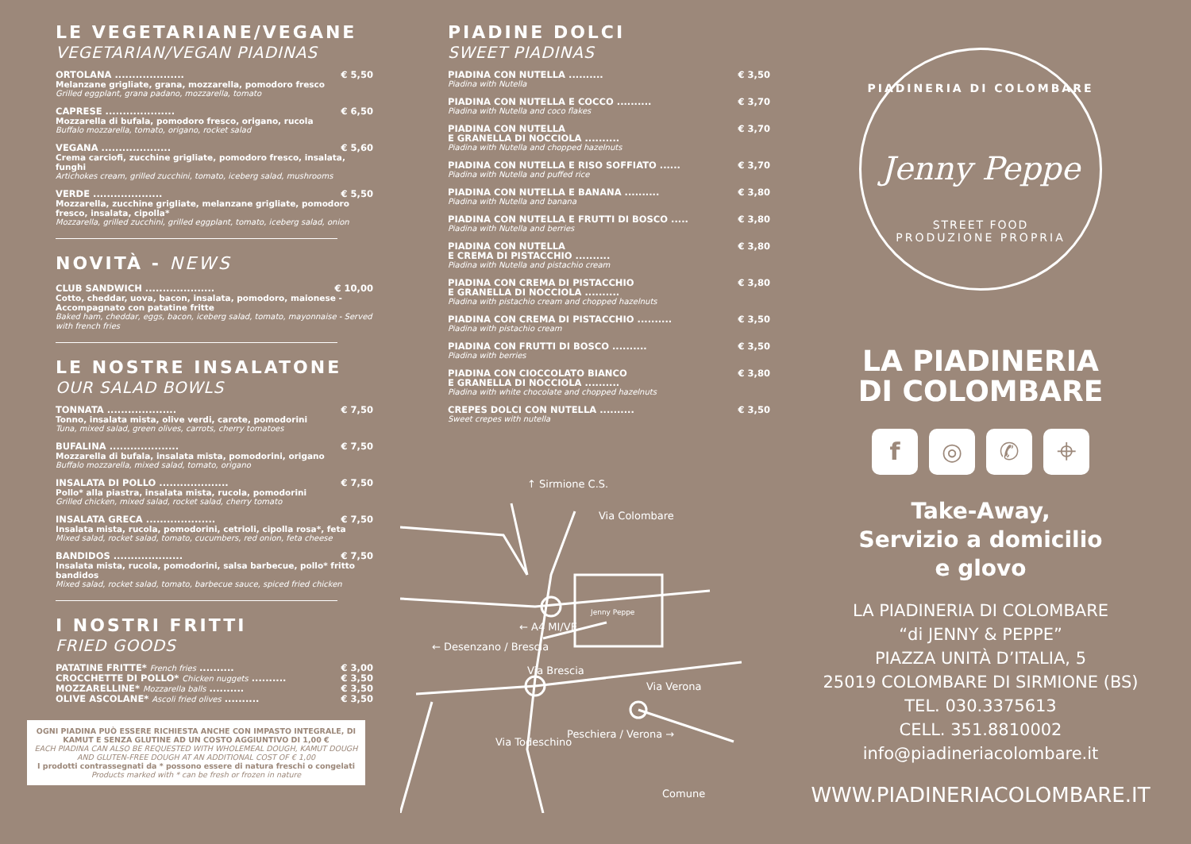LE VEGETARIANE/VEGANE
VEGETARIAN/VEGAN PIADINAS
ORTOLANA .................... € 5,50
Melanzane grigliate, grana, mozzarella, pomodoro fresco
Grilled eggplant, grana padano, mozzarella, tomato
CAPRESE .................... € 6,50
Mozzarella di bufala, pomodoro fresco, origano, rucola
Buffalo mozzarella, tomato, origano, rocket salad
VEGANA .................... € 5,60
Crema carciofi, zucchine grigliate, pomodoro fresco, insalata, funghi
Artichokes cream, grilled zucchini, tomato, iceberg salad, mushrooms
VERDE .................... € 5,50
Mozzarella, zucchine grigliate, melanzane grigliate, pomodoro fresco, insalata, cipolla*
Mozzarella, grilled zucchini, grilled eggplant, tomato, iceberg salad, onion
NOVITÀ - NEWS
CLUB SANDWICH .................... € 10,00
Cotto, cheddar, uova, bacon, insalata, pomodoro, maionese - Accompagnato con patatine fritte
Baked ham, cheddar, eggs, bacon, iceberg salad, tomato, mayonnaise - Served with french fries
LE NOSTRE INSALATONE
OUR SALAD BOWLS
TONNATA .................... € 7,50
Tonno, insalata mista, olive verdi, carote, pomodorini
Tuna, mixed salad, green olives, carrots, cherry tomatoes
BUFALINA .................... € 7,50
Mozzarella di bufala, insalata mista, pomodorini, origano
Buffalo mozzarella, mixed salad, tomato, origano
INSALATA DI POLLO .................... € 7,50
Pollo* alla piastra, insalata mista, rucola, pomodorini
Grilled chicken, mixed salad, rocket salad, cherry tomato
INSALATA GRECA .................... € 7,50
Insalata mista, rucola, pomodorini, cetrioli, cipolla rosa*, feta
Mixed salad, rocket salad, tomato, cucumbers, red onion, feta cheese
BANDIDOS .................... € 7,50
Insalata mista, rucola, pomodorini, salsa barbecue, pollo* fritto bandidos
Mixed salad, rocket salad, tomato, barbecue sauce, spiced fried chicken
I NOSTRI FRITTI
FRIED GOODS
PATATINE FRITTE* French fries .......... € 3,00
CROCCHETTE DI POLLO* Chicken nuggets .......... € 3,50
MOZZARELLINE* Mozzarella balls .......... € 3,50
OLIVE ASCOLANE* Ascoli fried olives .......... € 3,50
OGNI PIADINA PUÒ ESSERE RICHIESTA ANCHE CON IMPASTO INTEGRALE, DI KAMUT E SENZA GLUTINE AD UN COSTO AGGIUNTIVO DI 1,00 €
EACH PIADINA CAN ALSO BE REQUESTED WITH WHOLEMEAL DOUGH, KAMUT DOUGH AND GLUTEN-FREE DOUGH AT AN ADDITIONAL COST OF € 1,00
I prodotti contrassegnati da * possono essere di natura freschi o congelati
Products marked with * can be fresh or frozen in nature
PIADINE DOLCI
SWEET PIADINAS
PIADINA CON NUTELLA .......... € 3,50
Piadina with Nutella
PIADINA CON NUTELLA E COCCO .......... € 3,70
Piadina with Nutella and coco flakes
PIADINA CON NUTELLA
E GRANELLA DI NOCCIOLA .......... € 3,70
Piadina with Nutella and chopped hazelnuts
PIADINA CON NUTELLA E RISO SOFFIATO ...... € 3,70
Piadina with Nutella and puffed rice
PIADINA CON NUTELLA E BANANA .......... € 3,80
Piadina with Nutella and banana
PIADINA CON NUTELLA E FRUTTI DI BOSCO ..... € 3,80
Piadina with Nutella and berries
PIADINA CON NUTELLA
E CREMA DI PISTACCHIO .......... € 3,80
Piadina with Nutella and pistachio cream
PIADINA CON CREMA DI PISTACCHIO
E GRANELLA DI NOCCIOLA .......... € 3,80
Piadina with pistachio cream and chopped hazelnuts
PIADINA CON CREMA DI PISTACCHIO .......... € 3,50
Piadina with pistachio cream
PIADINA CON FRUTTI DI BOSCO .......... € 3,50
Piadina with berries
PIADINA CON CIOCCOLATO BIANCO
E GRANELLA DI NOCCIOLA .......... € 3,80
Piadina with white chocolate and chopped hazelnuts
CREPES DOLCI CON NUTELLA .......... € 3,50
Sweet crepes with nutella
Via Colombare
↑ Sirmione C.S.
← A4 MI/VE
← Desenzano / Brescia
Via Brescia
Via Verona
Peschiera / Verona →
Via Todeschino
Comune
Jenny Peppe
PIADINERIA DI COLOMBARE
Jenny Peppe
STREET FOOD
PRODUZIONE PROPRIA
LA PIADINERIA
DI COLOMBARE
f ◎ ✆ ⌖
Take-Away,
Servizio a domicilio
e glovo
LA PIADINERIA DI COLOMBARE
“di JENNY & PEPPE”
PIAZZA UNITÀ D’ITALIA, 5
25019 COLOMBARE DI SIRMIONE (BS)
TEL. 030.3375613
CELL. 351.8810002
info@piadineriacolombare.it
WWW.PIADINERIACOLOMBARE.IT